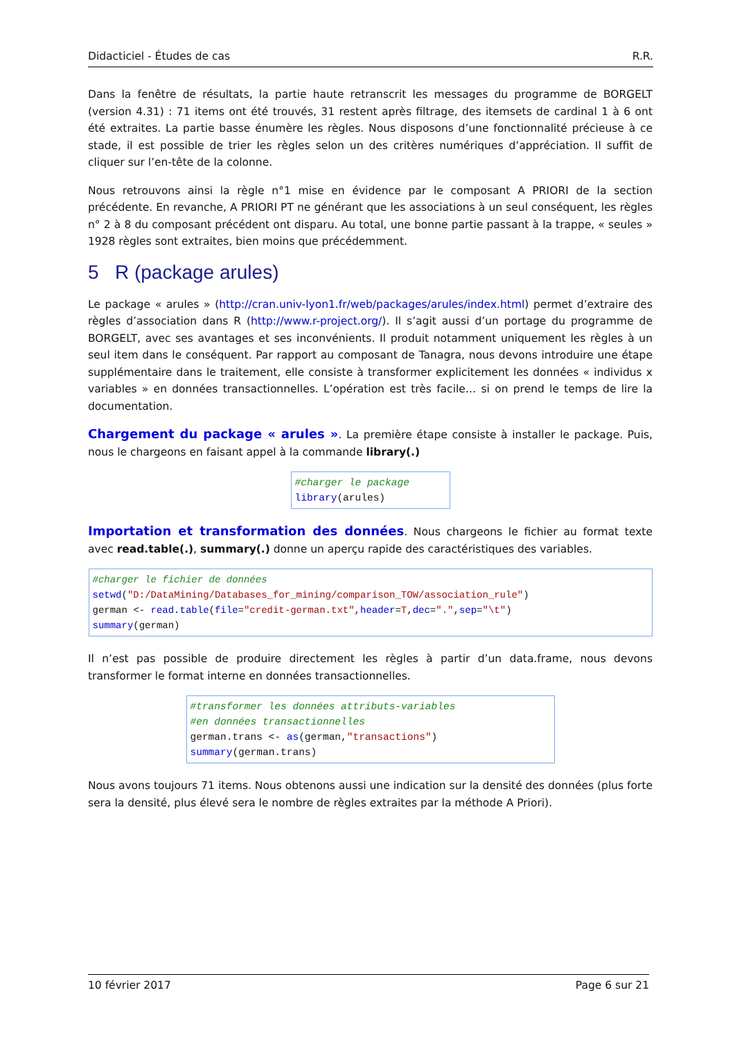Didacticiel - Études de cas R.R.
Dans la fenêtre de résultats, la partie haute retranscrit les messages du programme de BORGELT (version 4.31) : 71 items ont été trouvés, 31 restent après filtrage, des itemsets de cardinal 1 à 6 ont été extraites. La partie basse énumère les règles. Nous disposons d’une fonctionnalité précieuse à ce stade, il est possible de trier les règles selon un des critères numériques d’appréciation. Il suffit de cliquer sur l’en-tête de la colonne.
Nous retrouvons ainsi la règle n°1 mise en évidence par le composant A PRIORI de la section précédente. En revanche, A PRIORI PT ne générant que les associations à un seul conséquent, les règles n° 2 à 8 du composant précédent ont disparu. Au total, une bonne partie passant à la trappe, « seules » 1928 règles sont extraites, bien moins que précédemment.
5 R (package arules)
Le package « arules » (http://cran.univ-lyon1.fr/web/packages/arules/index.html) permet d’extraire des règles d’association dans R (http://www.r-project.org/). Il s’agit aussi d’un portage du programme de BORGELT, avec ses avantages et ses inconvénients. Il produit notamment uniquement les règles à un seul item dans le conséquent. Par rapport au composant de Tanagra, nous devons introduire une étape supplémentaire dans le traitement, elle consiste à transformer explicitement les données « individus x variables » en données transactionnelles. L’opération est très facile… si on prend le temps de lire la documentation.
Chargement du package « arules ». La première étape consiste à installer le package. Puis, nous le chargeons en faisant appel à la commande library(.)
#charger le package library(arules)
Importation et transformation des données. Nous chargeons le fichier au format texte avec read.table(.), summary(.) donne un aperçu rapide des caractéristiques des variables.
#charger le fichier de données setwd("D:/DataMining/Databases_for_mining/comparison_TOW/association_rule") german <- read.table(file="credit-german.txt",header=T,dec=".",sep="\t") summary(german)
Il n’est pas possible de produire directement les règles à partir d’un data.frame, nous devons transformer le format interne en données transactionnelles.
#transformer les données attributs-variables #en données transactionnelles german.trans <- as(german,"transactions") summary(german.trans)
Nous avons toujours 71 items. Nous obtenons aussi une indication sur la densité des données (plus forte sera la densité, plus élevé sera le nombre de règles extraites par la méthode A Priori).
10 février 2017 Page 6 sur 21